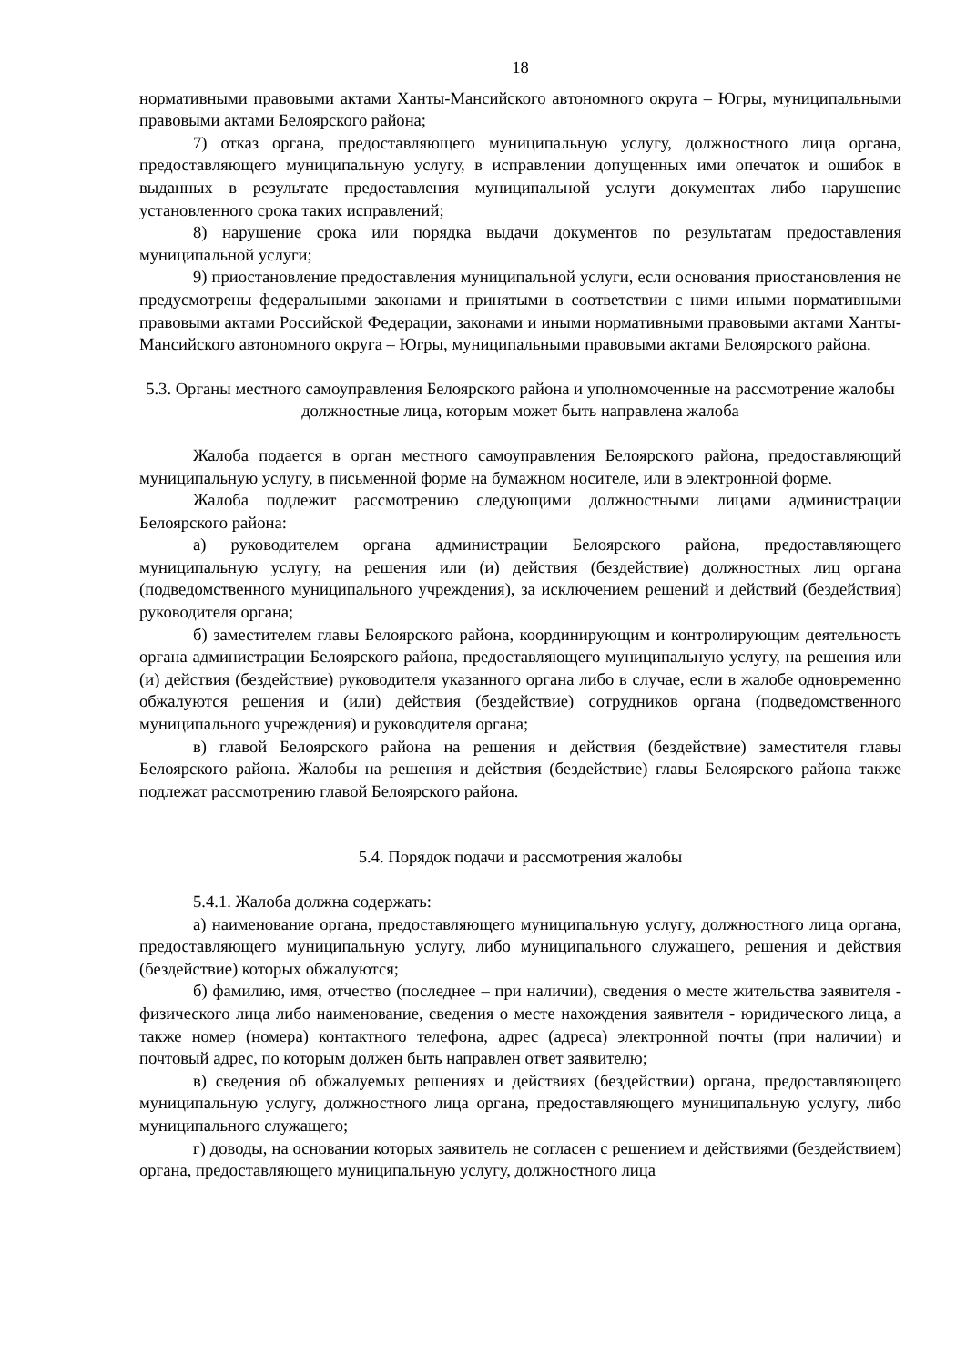18
нормативными правовыми актами Ханты-Мансийского автономного округа – Югры, муниципальными правовыми актами Белоярского района;
7) отказ органа, предоставляющего муниципальную услугу, должностного лица органа, предоставляющего муниципальную услугу, в исправлении допущенных ими опечаток и ошибок в выданных в результате предоставления муниципальной услуги документах либо нарушение установленного срока таких исправлений;
8) нарушение срока или порядка выдачи документов по результатам предоставления муниципальной услуги;
9) приостановление предоставления муниципальной услуги, если основания приостановления не предусмотрены федеральными законами и принятыми в соответствии с ними иными нормативными правовыми актами Российской Федерации, законами и иными нормативными правовыми актами Ханты-Мансийского автономного округа – Югры, муниципальными правовыми актами Белоярского района.
5.3. Органы местного самоуправления Белоярского района и уполномоченные на рассмотрение жалобы должностные лица, которым может быть направлена жалоба
Жалоба подается в орган местного самоуправления Белоярского района, предоставляющий муниципальную услугу, в письменной форме на бумажном носителе, или в электронной форме.
Жалоба подлежит рассмотрению следующими должностными лицами администрации Белоярского района:
а) руководителем органа администрации Белоярского района, предоставляющего муниципальную услугу, на решения или (и) действия (бездействие) должностных лиц органа (подведомственного муниципального учреждения), за исключением решений и действий (бездействия) руководителя органа;
б) заместителем главы Белоярского района, координирующим и контролирующим деятельность органа администрации Белоярского района, предоставляющего муниципальную услугу, на решения или (и) действия (бездействие) руководителя указанного органа либо в случае, если в жалобе одновременно обжалуются решения и (или) действия (бездействие) сотрудников органа (подведомственного муниципального учреждения) и руководителя органа;
в) главой Белоярского района на решения и действия (бездействие) заместителя главы Белоярского района. Жалобы на решения и действия (бездействие) главы Белоярского района также подлежат рассмотрению главой Белоярского района.
5.4. Порядок подачи и рассмотрения жалобы
5.4.1. Жалоба должна содержать:
а) наименование органа, предоставляющего муниципальную услугу, должностного лица органа, предоставляющего муниципальную услугу, либо муниципального служащего, решения и действия (бездействие) которых обжалуются;
б) фамилию, имя, отчество (последнее – при наличии), сведения о месте жительства заявителя - физического лица либо наименование, сведения о месте нахождения заявителя - юридического лица, а также номер (номера) контактного телефона, адрес (адреса) электронной почты (при наличии) и почтовый адрес, по которым должен быть направлен ответ заявителю;
в) сведения об обжалуемых решениях и действиях (бездействии) органа, предоставляющего муниципальную услугу, должностного лица органа, предоставляющего муниципальную услугу, либо муниципального служащего;
г) доводы, на основании которых заявитель не согласен с решением и действиями (бездействием) органа, предоставляющего муниципальную услугу, должностного лица